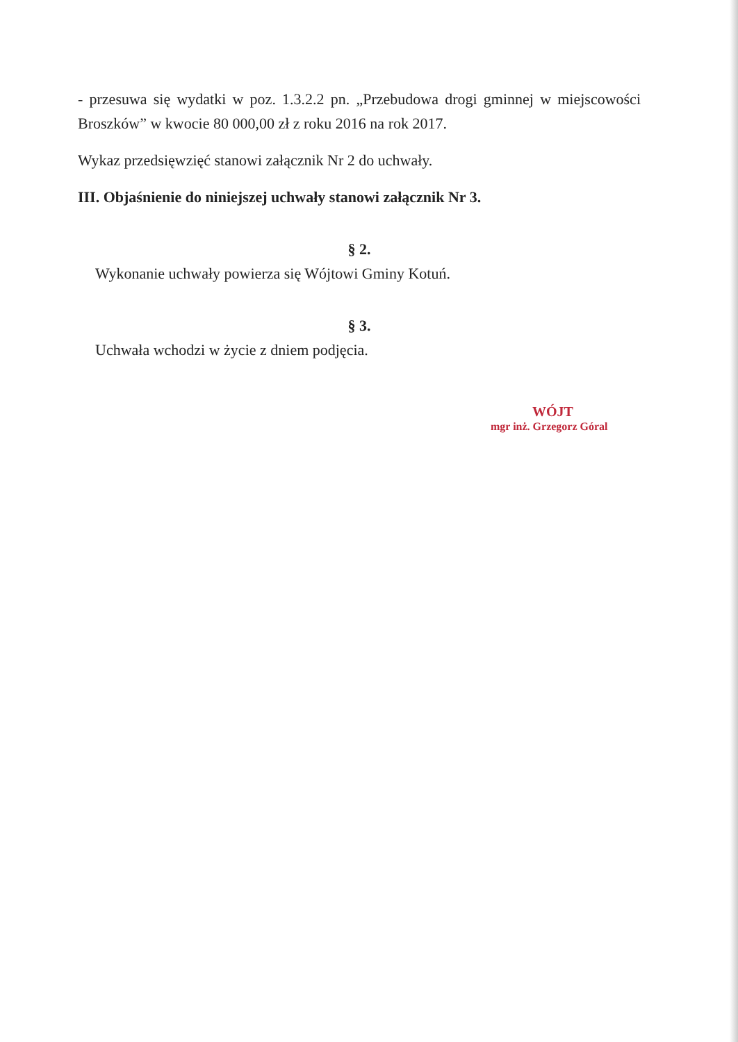- przesuwa się wydatki w poz. 1.3.2.2 pn. „Przebudowa drogi gminnej w miejscowości Broszków” w kwocie 80 000,00 zł z roku 2016 na rok 2017.
Wykaz przedsięwzięć stanowi załącznik Nr 2 do uchwały.
III. Objaśnienie do niniejszej uchwały stanowi załącznik Nr 3.
§ 2.
Wykonanie uchwały powierza się Wójtowi Gminy Kotuń.
§ 3.
Uchwała wchodzi w życie z dniem podjęcia.
WÓJT
mgr inż. Grzegorz Góral